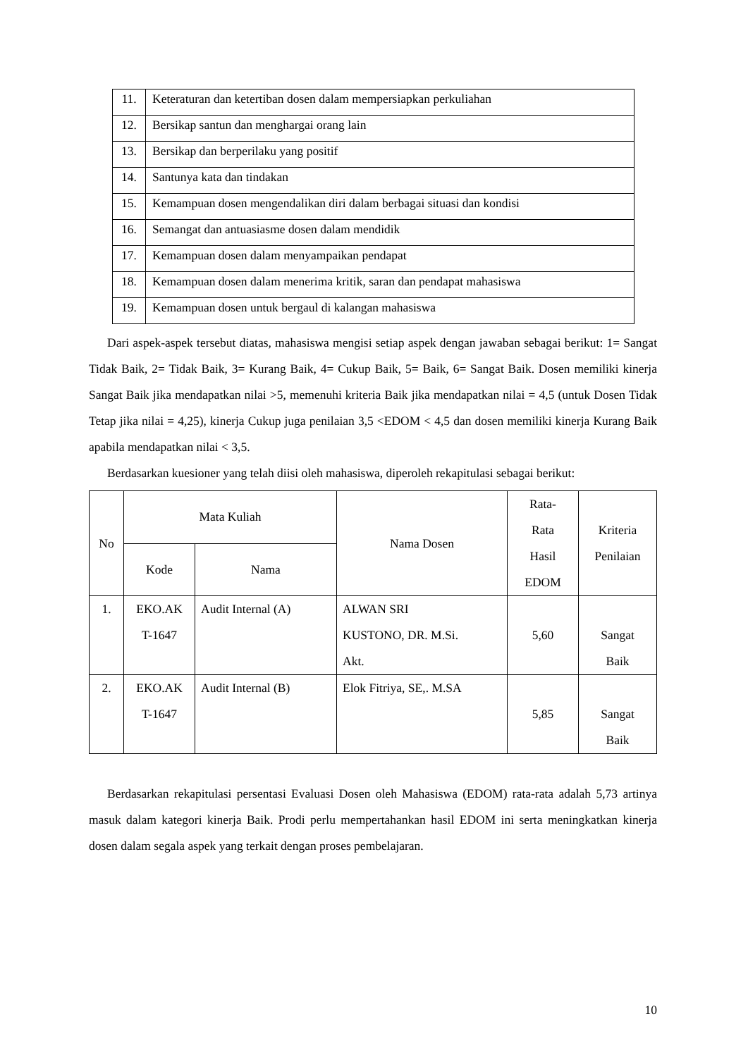| 11. | Keteraturan dan ketertiban dosen dalam mempersiapkan perkuliahan |
| 12. | Bersikap santun dan menghargai orang lain |
| 13. | Bersikap dan berperilaku yang positif |
| 14. | Santunya kata dan tindakan |
| 15. | Kemampuan dosen mengendalikan diri dalam berbagai situasi dan kondisi |
| 16. | Semangat dan antuasiasme dosen dalam mendidik |
| 17. | Kemampuan dosen dalam menyampaikan pendapat |
| 18. | Kemampuan dosen dalam menerima kritik, saran dan pendapat mahasiswa |
| 19. | Kemampuan dosen untuk bergaul di kalangan mahasiswa |
Dari aspek-aspek tersebut diatas, mahasiswa mengisi setiap aspek dengan jawaban sebagai berikut: 1= Sangat Tidak Baik, 2= Tidak Baik, 3= Kurang Baik, 4= Cukup Baik, 5= Baik, 6= Sangat Baik. Dosen memiliki kinerja Sangat Baik jika mendapatkan nilai >5, memenuhi kriteria Baik jika mendapatkan nilai = 4,5 (untuk Dosen Tidak Tetap jika nilai = 4,25), kinerja Cukup juga penilaian 3,5 <EDOM < 4,5 dan dosen memiliki kinerja Kurang Baik apabila mendapatkan nilai < 3,5.
Berdasarkan kuesioner yang telah diisi oleh mahasiswa, diperoleh rekapitulasi sebagai berikut:
| No | Mata Kuliah | | Nama Dosen | Rata- Rata Hasil EDOM | Kriteria Penilaian |
| --- | --- | --- | --- | --- | --- |
| | Kode | Nama | | | |
| 1. | EKO.AK T-1647 | Audit Internal (A) | ALWAN SRI KUSTONO, DR. M.Si. Akt. | 5,60 | Sangat Baik |
| 2. | EKO.AK T-1647 | Audit Internal (B) | Elok Fitriya, SE,. M.SA | 5,85 | Sangat Baik |
Berdasarkan rekapitulasi persentasi Evaluasi Dosen oleh Mahasiswa (EDOM) rata-rata adalah 5,73 artinya masuk dalam kategori kinerja Baik. Prodi perlu mempertahankan hasil EDOM ini serta meningkatkan kinerja dosen dalam segala aspek yang terkait dengan proses pembelajaran.
10